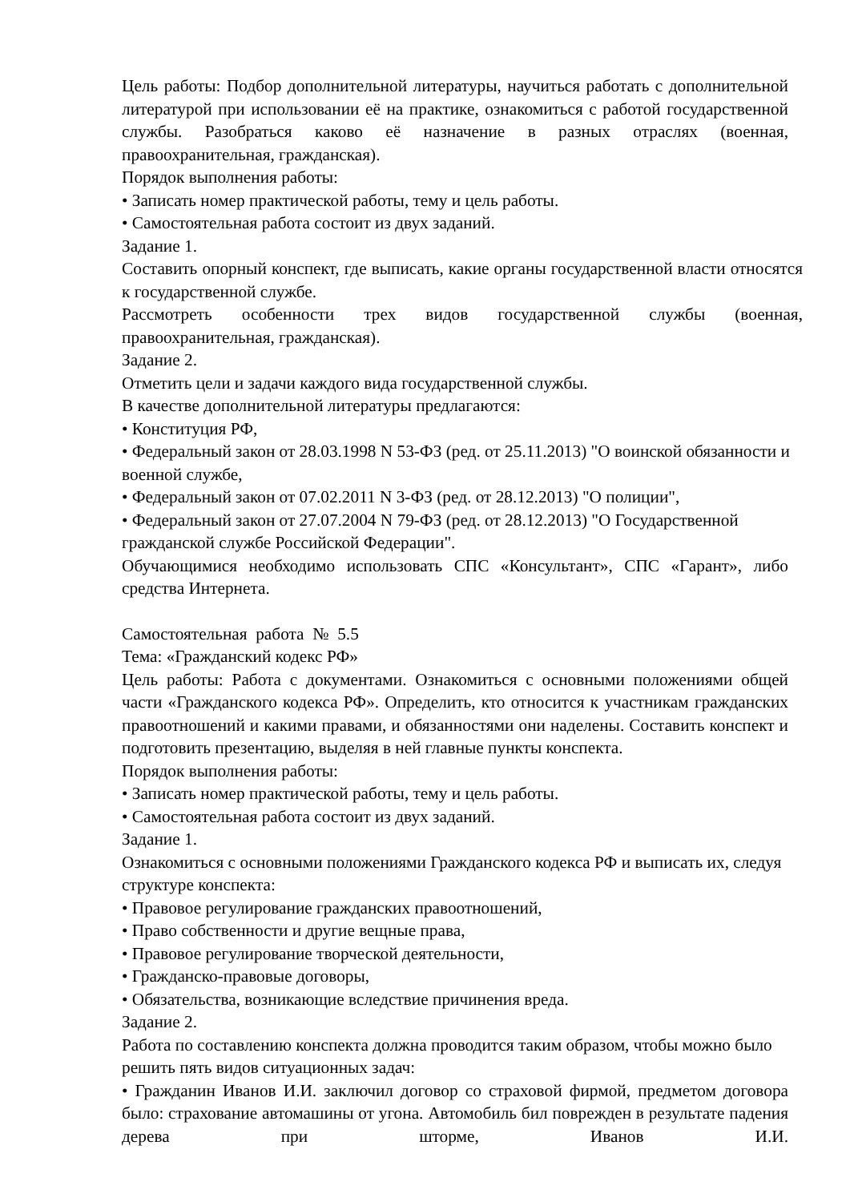Цель работы: Подбор дополнительной литературы, научиться работать с дополнительной литературой при использовании её на практике, ознакомиться с работой государственной службы. Разобраться каково её назначение в разных отраслях (военная, правоохранительная, гражданская).
Порядок выполнения работы:
• Записать номер практической работы, тему и цель работы.
• Самостоятельная работа состоит из двух заданий.
Задание 1.
Составить опорный конспект, где выписать, какие органы государственной власти относятся к государственной службе.
Рассмотреть особенности трех видов государственной службы (военная, правоохранительная, гражданская).
Задание 2.
Отметить цели и задачи каждого вида государственной службы.
В качестве дополнительной литературы предлагаются:
• Конституция РФ,
• Федеральный закон от 28.03.1998 N 53-ФЗ (ред. от 25.11.2013) "О воинской обязанности и военной службе,
• Федеральный закон от 07.02.2011 N 3-ФЗ (ред. от 28.12.2013) "О полиции",
• Федеральный закон от 27.07.2004 N 79-ФЗ (ред. от 28.12.2013) "О Государственной гражданской службе Российской Федерации".
Обучающимися необходимо использовать СПС «Консультант», СПС «Гарант», либо средства Интернета.
Самостоятельная работа № 5.5
Тема: «Гражданский кодекс РФ»
Цель работы: Работа с документами. Ознакомиться с основными положениями общей части «Гражданского кодекса РФ». Определить, кто относится к участникам гражданских правоотношений и какими правами, и обязанностями они наделены. Составить конспект и подготовить презентацию, выделяя в ней главные пункты конспекта.
Порядок выполнения работы:
• Записать номер практической работы, тему и цель работы.
• Самостоятельная работа состоит из двух заданий.
Задание 1.
Ознакомиться с основными положениями Гражданского кодекса РФ и выписать их, следуя структуре конспекта:
• Правовое регулирование гражданских правоотношений,
• Право собственности и другие вещные права,
• Правовое регулирование творческой деятельности,
• Гражданско-правовые договоры,
• Обязательства, возникающие вследствие причинения вреда.
Задание 2.
Работа по составлению конспекта должна проводится таким образом, чтобы можно было решить пять видов ситуационных задач:
• Гражданин Иванов И.И. заключил договор со страховой фирмой, предметом договора было: страхование автомашины от угона. Автомобиль бил поврежден в результате падения дерева при шторме, Иванов И.И.